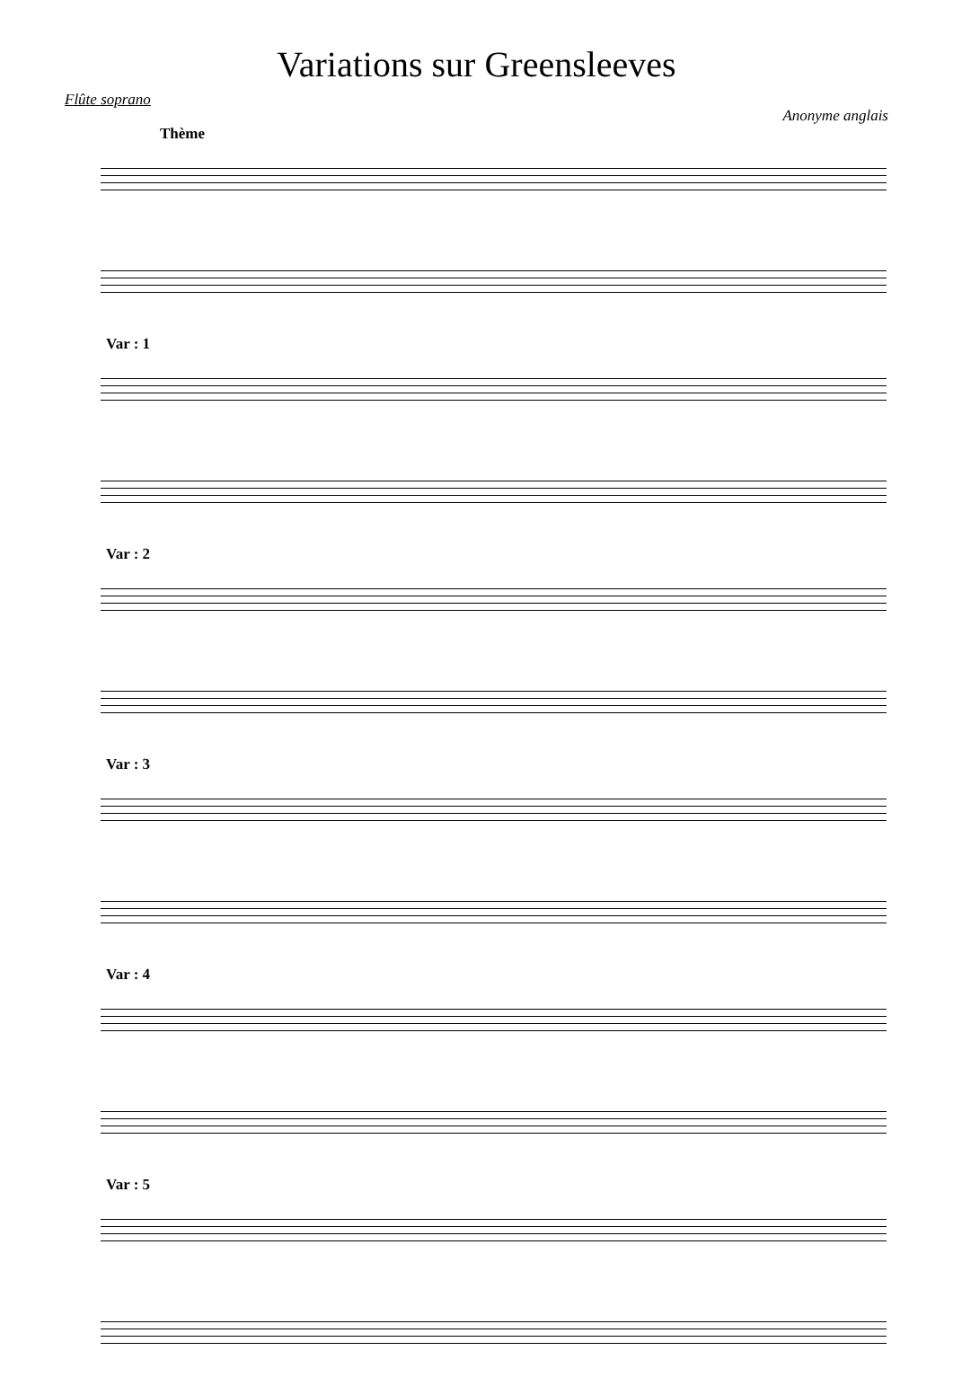Variations sur Greensleeves
Flûte soprano
Anonyme anglais
Thème
Var : 1
Var : 2
Var : 3
Var : 4
Var : 5